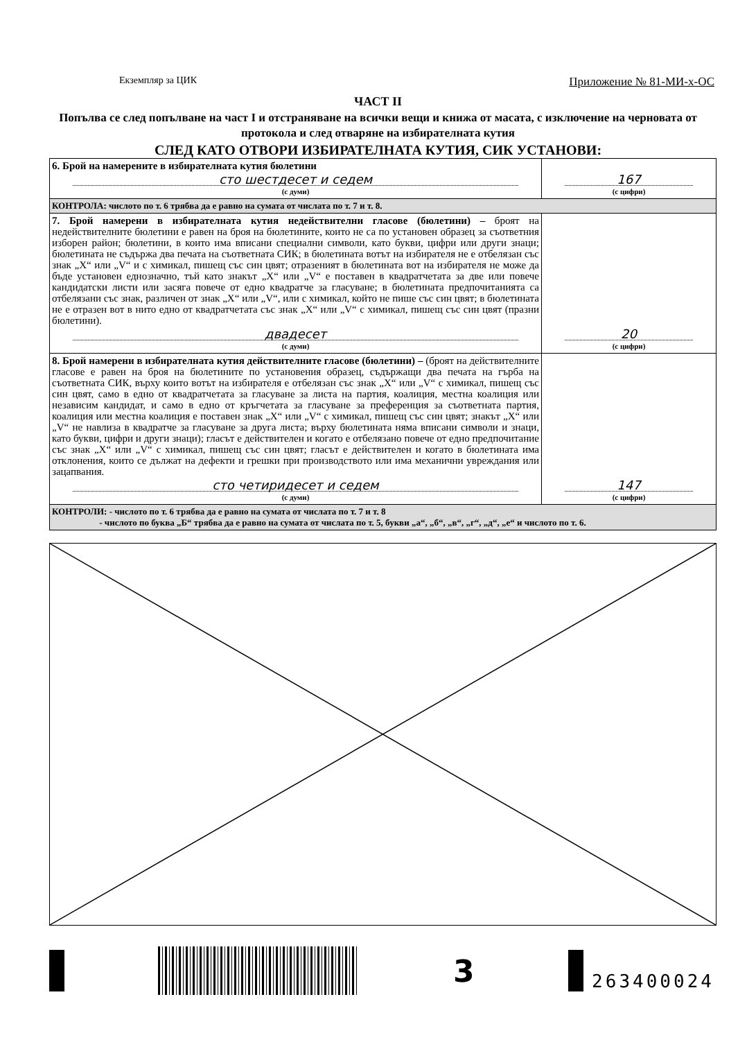Екземпляр за ЦИК Приложение № 81-МИ-х-ОС
ЧАСТ II
Попълва се след попълване на част I и отстраняване на всички вещи и книжа от масата, с изключение на черновата от протокола и след отваряне на избирателната кутия
СЛЕД КАТО ОТВОРИ ИЗБИРАТЕЛНАТА КУТИЯ, СИК УСТАНОВИ:
| 6. Брой на намерените в избирателната кутия бюлетини сто шестдесет и седем (с думи) | 167 (с цифри) |
| КОНТРОЛА: числото по т. 6 трябва да е равно на сумата от числата по т. 7 и т. 8. | |
| 7. Брой намерени в избирателната кутия недействителни гласове (бюлетини) – броят на недействителните бюлетини е равен на броя на бюлетините, които не са по установен образец за съответния изборен район; бюлетини, в които има вписани специални символи, като букви, цифри или други знаци; бюлетината не съдържа два печата на съответната СИК; в бюлетината вотът на избирателя не е отбелязан със знак „X“ или „V“ и с химикал, пишещ със син цвят; отразеният в бюлетината вот на избирателя не може да бъде установен еднозначно, тъй като знакът „X“ или „V“ е поставен в квадратчетата за две или повече кандидатски листи или засяга повече от едно квадратче за гласуване; в бюлетината предпочитанията са отбелязани със знак, различен от знак „X“ или „V“, или с химикал, който не пише със син цвят; в бюлетината не е отразен вот в нито едно от квадратчетата със знак „X“ или „V“ с химикал, пишещ със син цвят (празни бюлетини). двадесет (с думи) | 20 (с цифри) |
| 8. Брой намерени в избирателната кутия действителните гласове (бюлетини) – (броят на действителните гласове е равен на броя на бюлетините по установения образец, съдържащи два печата на гърба на съответната СИК, върху които вотът на избирателя е отбелязан със знак „X“ или „V“ с химикал, пишещ със син цвят, само в едно от квадратчетата за гласуване за листа на партия, коалиция, местна коалиция или независим кандидат, и само в едно от кръгчетата за гласуване за преференция за съответната партия, коалиция или местна коалиция е поставен знак „X“ или „V“ с химикал, пишещ със син цвят; знакът „X“ или „V“ не навлиза в квадратче за гласуване за друга листа; върху бюлетината няма вписани символи и знаци, като букви, цифри и други знаци); гласът е действителен и когато е отбелязано повече от едно предпочитание със знак „X“ или „V“ с химикал, пишещ със син цвят; гласът е действителен и когато в бюлетината има отклонения, които се дължат на дефекти и грешки при производството или има механични увреждания или зацапвания. сто четиридесет и седем (с думи) | 147 (с цифри) |
| КОНТРОЛИ: - числото по т. 6 трябва да е равно на сумата от числата по т. 7 и т. 8 - числото по буква „Б“ трябва да е равно на сумата от числата по т. 5, букви „а“, „б“, „в“, „г“, „д“, „е“ и числото по т. 6. | |
3
263400024